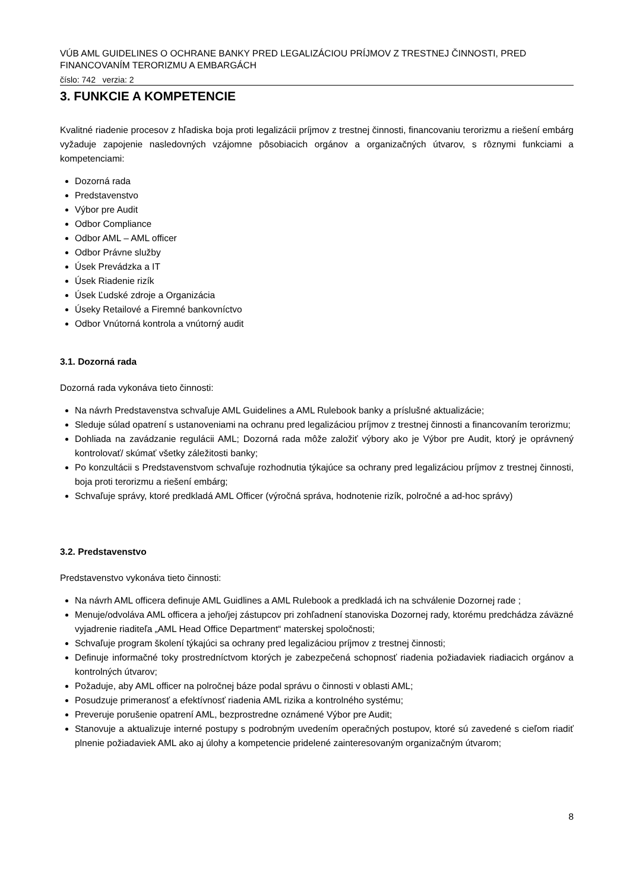VÚB AML GUIDELINES O OCHRANE BANKY PRED LEGALIZÁCIOU PRÍJMOV Z TRESTNEJ ČINNOSTI, PRED FINANCOVANÍM TERORIZMU A EMBARGÁCH
číslo: 742 verzia: 2
3. FUNKCIE A KOMPETENCIE
Kvalitné riadenie procesov z hľadiska boja proti legalizácii príjmov z trestnej činnosti, financovaniu terorizmu a riešení embárg vyžaduje zapojenie nasledovných vzájomne pôsobiacich orgánov a organizačných útvarov, s rôznymi funkciami a kompetenciami:
Dozorná rada
Predstavenstvo
Výbor pre Audit
Odbor Compliance
Odbor AML – AML officer
Odbor Právne služby
Úsek Prevádzka a IT
Úsek Riadenie rizík
Úsek Ľudské zdroje a Organizácia
Úseky Retailové a Firemné bankovníctvo
Odbor Vnútorná kontrola a vnútorný audit
3.1. Dozorná rada
Dozorná rada vykonáva tieto činnosti:
Na návrh Predstavenstva schvaľuje AML Guidelines a AML Rulebook banky a príslušné aktualizácie;
Sleduje súlad opatrení s ustanoveniami na ochranu pred legalizáciou príjmov z trestnej činnosti a financovaním terorizmu;
Dohliada na zavádzanie regulácii AML; Dozorná rada môže založiť výbory ako je Výbor pre Audit, ktorý je oprávnený kontrolovať/ skúmať všetky záležitosti banky;
Po konzultácii s Predstavenstvom schvaľuje rozhodnutia týkajúce sa ochrany pred legalizáciou príjmov z trestnej činnosti, boja proti terorizmu a riešení embárg;
Schvaľuje správy, ktoré predkladá AML Officer (výročná správa, hodnotenie rizík, polročné a ad-hoc správy)
3.2. Predstavenstvo
Predstavenstvo vykonáva tieto činnosti:
Na návrh AML officera definuje AML Guidlines a AML Rulebook a predkladá ich na schválenie Dozornej rade ;
Menuje/odvoláva AML officera a jeho/jej zástupcov pri zohľadnení stanoviska Dozornej rady, ktorému predchádza záväzné vyjadrenie riaditeľa „AML Head Office Department“ materskej spoločnosti;
Schvaľuje program školení týkajúci sa ochrany pred legalizáciou príjmov z trestnej činnosti;
Definuje informačné toky prostredníctvom ktorých je zabezpečená schopnosť riadenia požiadaviek riadiacich orgánov a kontrolných útvarov;
Požaduje, aby AML officer na polročnej báze podal správu o činnosti v oblasti AML;
Posudzuje primeranosť a efektívnosť riadenia AML rizika a kontrolného systému;
Preveruje porušenie opatrení AML, bezprostredne oznámené Výbor pre Audit;
Stanovuje a aktualizuje interné postupy s podrobným uvedením operačných postupov, ktoré sú zavedené s cieľom riadiť plnenie požiadaviek AML ako aj úlohy a kompetencie pridelené zainteresovaným organizačným útvarom;
8